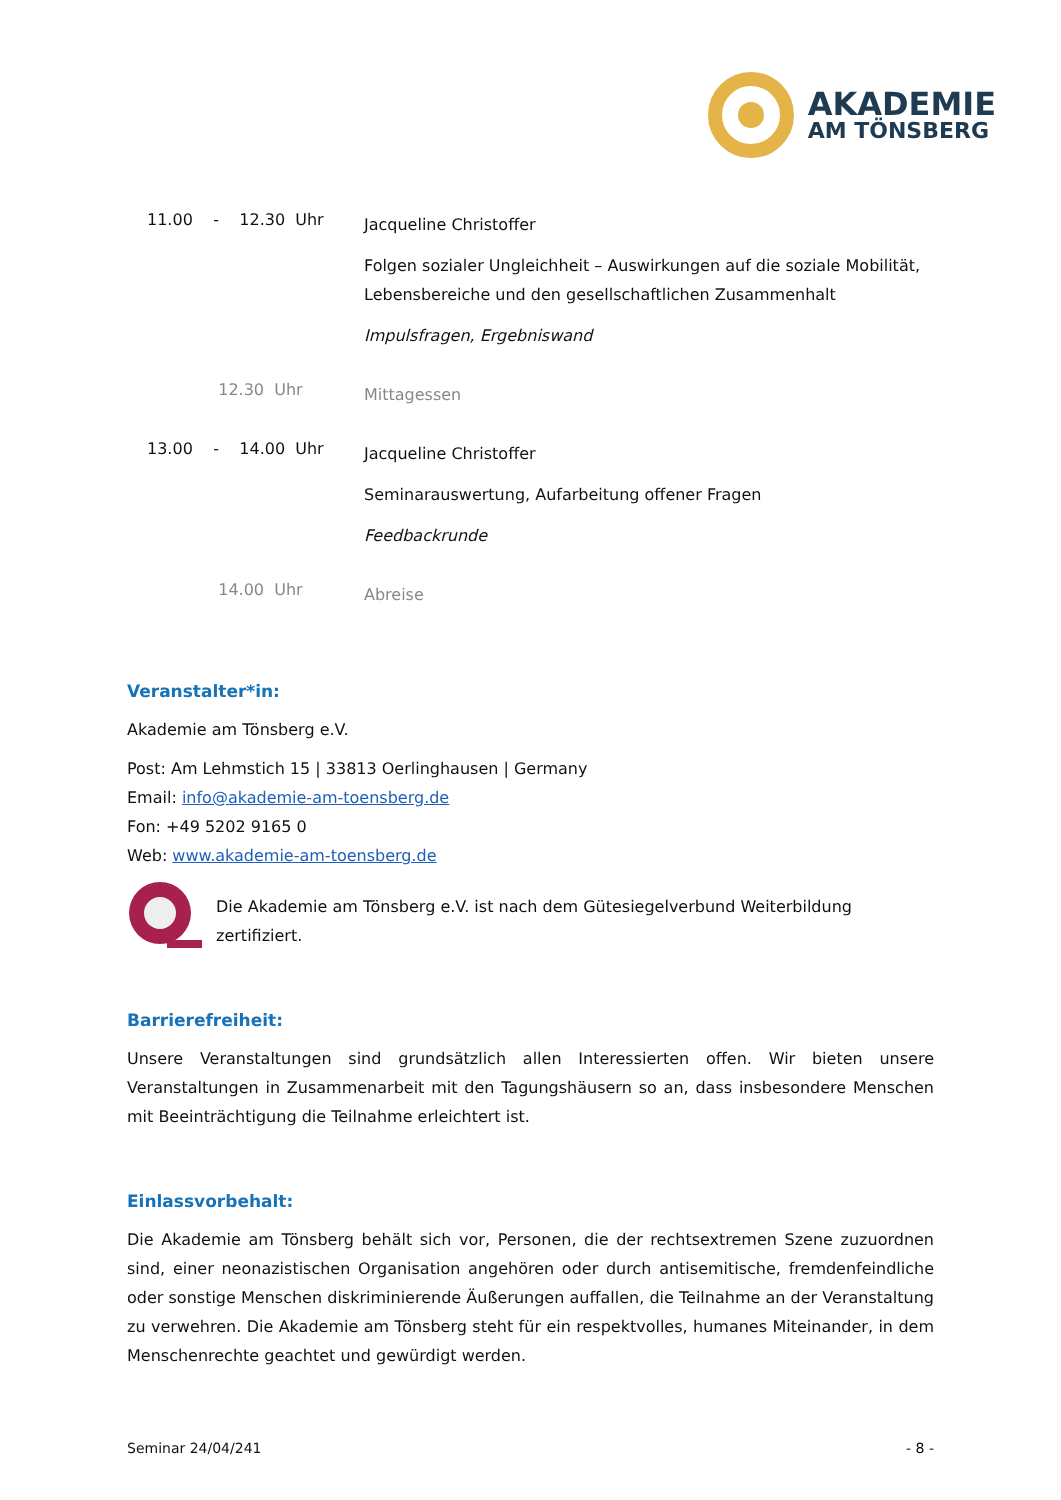AKADEMIE
AM TÖNSBERG
11.00 - 12.30 Uhr
Jacqueline Christoffer
Folgen sozialer Ungleichheit – Auswirkungen auf die soziale Mobilität, Lebensbereiche und den gesellschaftlichen Zusammenhalt
Impulsfragen, Ergebniswand
12.30 Uhr
Mittagessen
13.00 - 14.00 Uhr
Jacqueline Christoffer
Seminarauswertung, Aufarbeitung offener Fragen
Feedbackrunde
14.00 Uhr
Abreise
Veranstalter*in:
Akademie am Tönsberg e.V.
Post: Am Lehmstich 15 | 33813 Oerlinghausen | Germany
Email: info@akademie-am-toensberg.de
Fon: +49 5202 9165 0
Web: www.akademie-am-toensberg.de
Die Akademie am Tönsberg e.V. ist nach dem Gütesiegelverbund Weiterbildung zertifiziert.
Barrierefreiheit:
Unsere Veranstaltungen sind grundsätzlich allen Interessierten offen. Wir bieten unsere Veranstaltungen in Zusammenarbeit mit den Tagungshäusern so an, dass insbesondere Menschen mit Beeinträchtigung die Teilnahme erleichtert ist.
Einlassvorbehalt:
Die Akademie am Tönsberg behält sich vor, Personen, die der rechtsextremen Szene zuzuordnen sind, einer neonazistischen Organisation angehören oder durch antisemitische, fremdenfeindliche oder sonstige Menschen diskriminierende Äußerungen auffallen, die Teilnahme an der Veranstaltung zu verwehren. Die Akademie am Tönsberg steht für ein respektvolles, humanes Miteinander, in dem Menschenrechte geachtet und gewürdigt werden.
Seminar 24/04/241 - 8 -